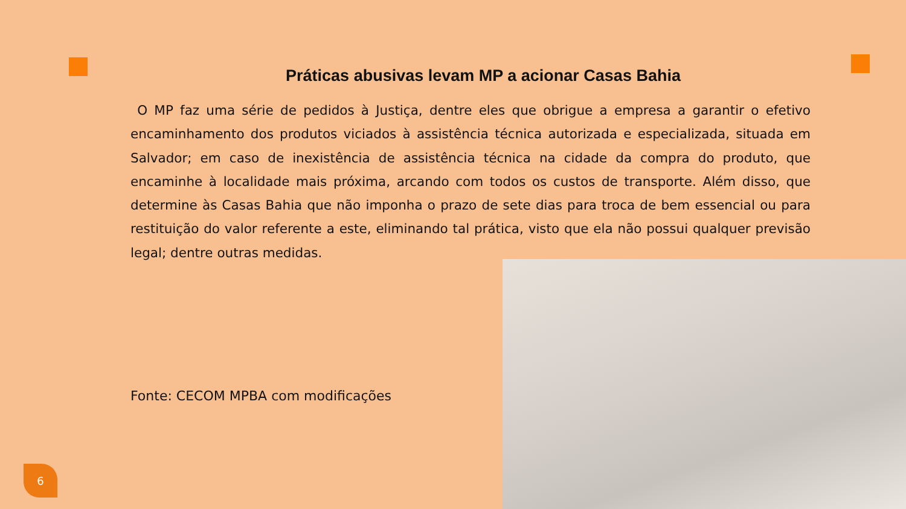Práticas abusivas levam MP a acionar Casas Bahia
O MP faz uma série de pedidos à Justiça, dentre eles que obrigue a empresa a garantir o efetivo encaminhamento dos produtos viciados à assistência técnica autorizada e especializada, situada em Salvador; em caso de inexistência de assistência técnica na cidade da compra do produto, que encaminhe à localidade mais próxima, arcando com todos os custos de transporte. Além disso, que determine às Casas Bahia que não imponha o prazo de sete dias para troca de bem essencial ou para restituição do valor referente a este, eliminando tal prática, visto que ela não possui qualquer previsão legal; dentre outras medidas.
Fonte: CECOM MPBA com modificações
6